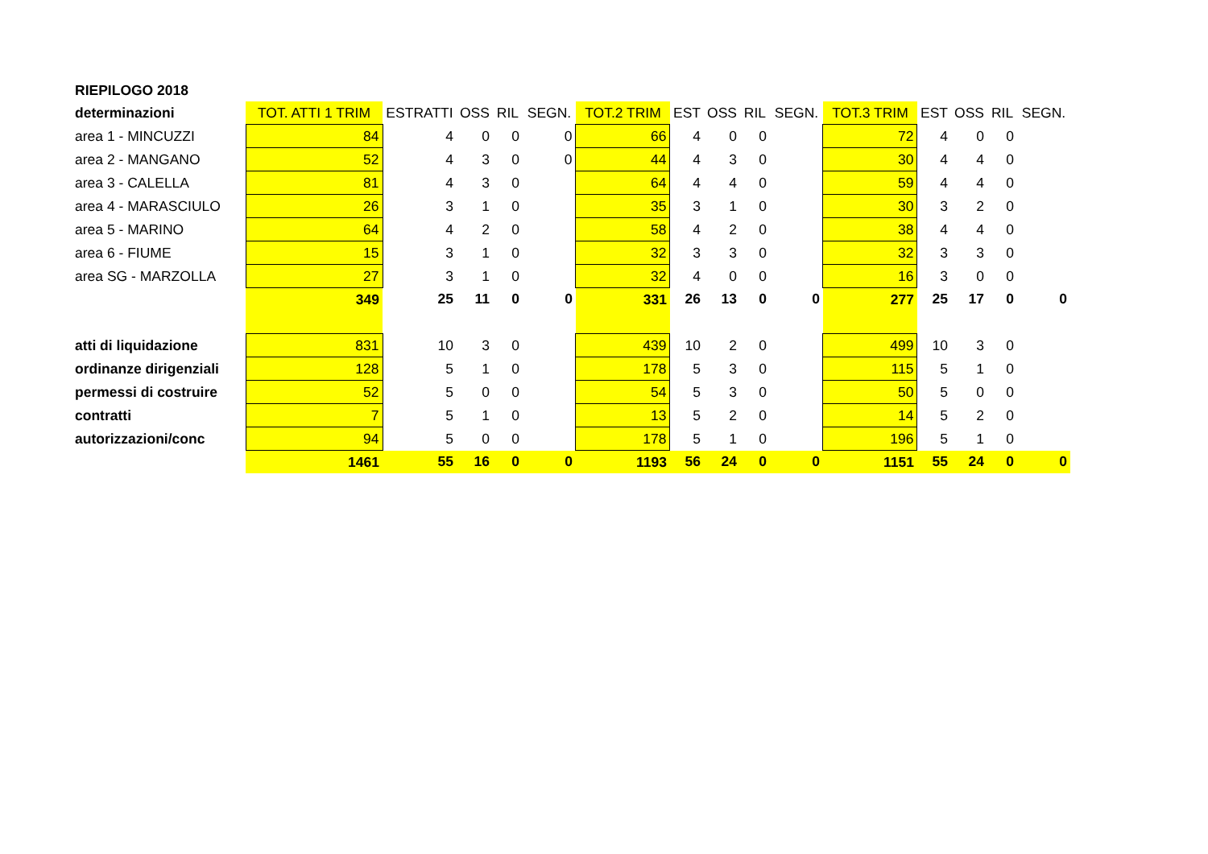| RIEPILOGO 2018 | | | | | | | | | | | | | | | |
| determinazioni | TOT. ATTI 1 TRIM | ESTRATTI | OSS | RIL | SEGN. | TOT.2 TRIM | EST | OSS | RIL | SEGN. | TOT.3 TRIM | EST | OSS | RIL | SEGN. |
| area 1 - MINCUZZI | 84 | 4 | 0 | 0 | 0 | 66 | 4 | 0 | 0 | | 72 | 4 | 0 | 0 | |
| area 2 - MANGANO | 52 | 4 | 3 | 0 | 0 | 44 | 4 | 3 | 0 | | 30 | 4 | 4 | 0 | |
| area 3 - CALELLA | 81 | 4 | 3 | 0 | | 64 | 4 | 4 | 0 | | 59 | 4 | 4 | 0 | |
| area 4 - MARASCIULO | 26 | 3 | 1 | 0 | | 35 | 3 | 1 | 0 | | 30 | 3 | 2 | 0 | |
| area 5 - MARINO | 64 | 4 | 2 | 0 | | 58 | 4 | 2 | 0 | | 38 | 4 | 4 | 0 | |
| area 6 - FIUME | 15 | 3 | 1 | 0 | | 32 | 3 | 3 | 0 | | 32 | 3 | 3 | 0 | |
| area SG - MARZOLLA | 27 | 3 | 1 | 0 | | 32 | 4 | 0 | 0 | | 16 | 3 | 0 | 0 | |
| | 349 | 25 | 11 | 0 | 0 | 331 | 26 | 13 | 0 | 0 | 277 | 25 | 17 | 0 | 0 |
| atti di liquidazione | 831 | 10 | 3 | 0 | | 439 | 10 | 2 | 0 | | 499 | 10 | 3 | 0 | |
| ordinanze dirigenziali | 128 | 5 | 1 | 0 | | 178 | 5 | 3 | 0 | | 115 | 5 | 1 | 0 | |
| permessi di costruire | 52 | 5 | 0 | 0 | | 54 | 5 | 3 | 0 | | 50 | 5 | 0 | 0 | |
| contratti | 7 | 5 | 1 | 0 | | 13 | 5 | 2 | 0 | | 14 | 5 | 2 | 0 | |
| autorizzazioni/conc | 94 | 5 | 0 | 0 | | 178 | 5 | 1 | 0 | | 196 | 5 | 1 | 0 | |
| | 1461 | 55 | 16 | 0 | 0 | 1193 | 56 | 24 | 0 | 0 | 1151 | 55 | 24 | 0 | 0 |